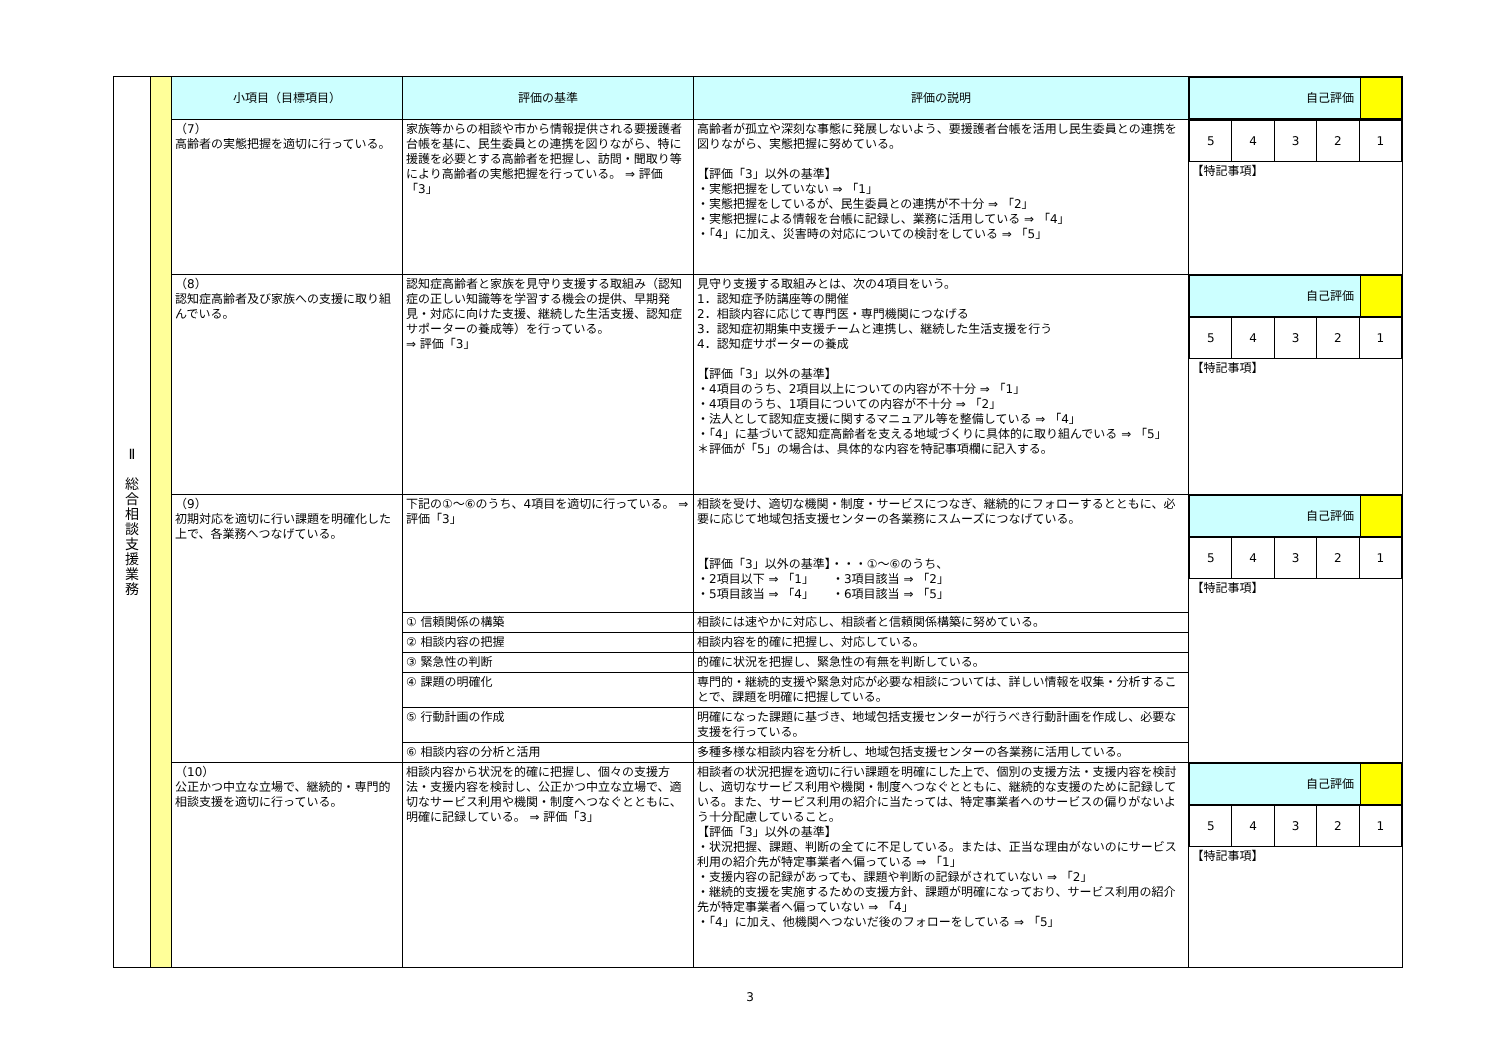| Ⅱ 総 合 相 談 支 援 業 務 | | 小項目（目標項目） | 評価の基準 | 評価の説明 | / 自己評価 / / |
| | | （7） 高齢者の実態把握を適切に行っている。 | 家族等からの相談や市から情報提供される要援護者台帳を基に、民生委員との連携を図りながら、特に援護を必要とする高齢者を把握し、訪問・聞取り等により高齢者の実態把握を行っている。 ⇒ 評価「3」 | 高齢者が孤立や深刻な事態に発展しないよう、要援護者台帳を活用し民生委員との連携を図りながら、実態把握に努めている。 【評価「3」以外の基準】 ・実態把握をしていない ⇒ 「1」 ・実態把握をしているが、民生委員との連携が不十分 ⇒ 「2」 ・実態把握による情報を台帳に記録し、業務に活用している ⇒ 「4」 ・「4」に加え、災害時の対応についての検討をしている ⇒ 「5」 | / 5 / 4 / 3 / 2 / 1 / / 【特記事項】 / / / / / |
| | | （8） 認知症高齢者及び家族への支援に取り組んでいる。 | 認知症高齢者と家族を見守り支援する取組み（認知症の正しい知識等を学習する機会の提供、早期発見・対応に向けた支援、継続した生活支援、認知症サポーターの養成等）を行っている。 ⇒ 評価「3」 | 見守り支援する取組みとは、次の4項目をいう。 1．認知症予防講座等の開催 2．相談内容に応じて専門医・専門機関につなげる 3．認知症初期集中支援チームと連携し、継続した生活支援を行う 4．認知症サポーターの養成 【評価「3」以外の基準】 ・4項目のうち、2項目以上についての内容が不十分 ⇒ 「1」 ・4項目のうち、1項目についての内容が不十分 ⇒ 「2」 ・法人として認知症支援に関するマニュアル等を整備している ⇒ 「4」 ・「4」に基づいて認知症高齢者を支える地域づくりに具体的に取り組んでいる ⇒ 「5」 ＊評価が「5」の場合は、具体的な内容を特記事項欄に記入する。 | / 自己評価 / / / 5 / 4 / 3 / 2 / 1 / / 【特記事項】 / / / / / |
| | | （9） 初期対応を適切に行い課題を明確化した上で、各業務へつなげている。 | 下記の①～⑥のうち、4項目を適切に行っている。 ⇒ 評価「3」 | 相談を受け、適切な機関・制度・サービスにつなぎ、継続的にフォローするとともに、必要に応じて地域包括支援センターの各業務にスムーズにつなげている。 【評価「3」以外の基準】・・・①～⑥のうち、 ・2項目以下 ⇒ 「1」 ・3項目該当 ⇒ 「2」 ・5項目該当 ⇒ 「4」 ・6項目該当 ⇒ 「5」 | / 自己評価 / / / 5 / 4 / 3 / 2 / 1 / / 【特記事項】 / / / / / |
| | | | ① 信頼関係の構築 | 相談には速やかに対応し、相談者と信頼関係構築に努めている。 | |
| | | | ② 相談内容の把握 | 相談内容を的確に把握し、対応している。 | |
| | | | ③ 緊急性の判断 | 的確に状況を把握し、緊急性の有無を判断している。 | |
| | | | ④ 課題の明確化 | 専門的・継続的支援や緊急対応が必要な相談については、詳しい情報を収集・分析することで、課題を明確に把握している。 | |
| | | | ⑤ 行動計画の作成 | 明確になった課題に基づき、地域包括支援センターが行うべき行動計画を作成し、必要な支援を行っている。 | |
| | | | ⑥ 相談内容の分析と活用 | 多種多様な相談内容を分析し、地域包括支援センターの各業務に活用している。 | |
| | | （10） 公正かつ中立な立場で、継続的・専門的相談支援を適切に行っている。 | 相談内容から状況を的確に把握し、個々の支援方法・支援内容を検討し、公正かつ中立な立場で、適切なサービス利用や機関・制度へつなぐとともに、明確に記録している。 ⇒ 評価「3」 | 相談者の状況把握を適切に行い課題を明確にした上で、個別の支援方法・支援内容を検討し、適切なサービス利用や機関・制度へつなぐとともに、継続的な支援のために記録している。また、サービス利用の紹介に当たっては、特定事業者へのサービスの偏りがないよう十分配慮していること。 【評価「3」以外の基準】 ・状況把握、課題、判断の全てに不足している。または、正当な理由がないのにサービス利用の紹介先が特定事業者へ偏っている ⇒ 「1」 ・支援内容の記録があっても、課題や判断の記録がされていない ⇒ 「2」 ・継続的支援を実施するための支援方針、課題が明確になっており、サービス利用の紹介先が特定事業者へ偏っていない ⇒ 「4」 ・「4」に加え、他機関へつないだ後のフォローをしている ⇒ 「5」 | / 自己評価 / / / 5 / 4 / 3 / 2 / 1 / / 【特記事項】 / / / / / |
3